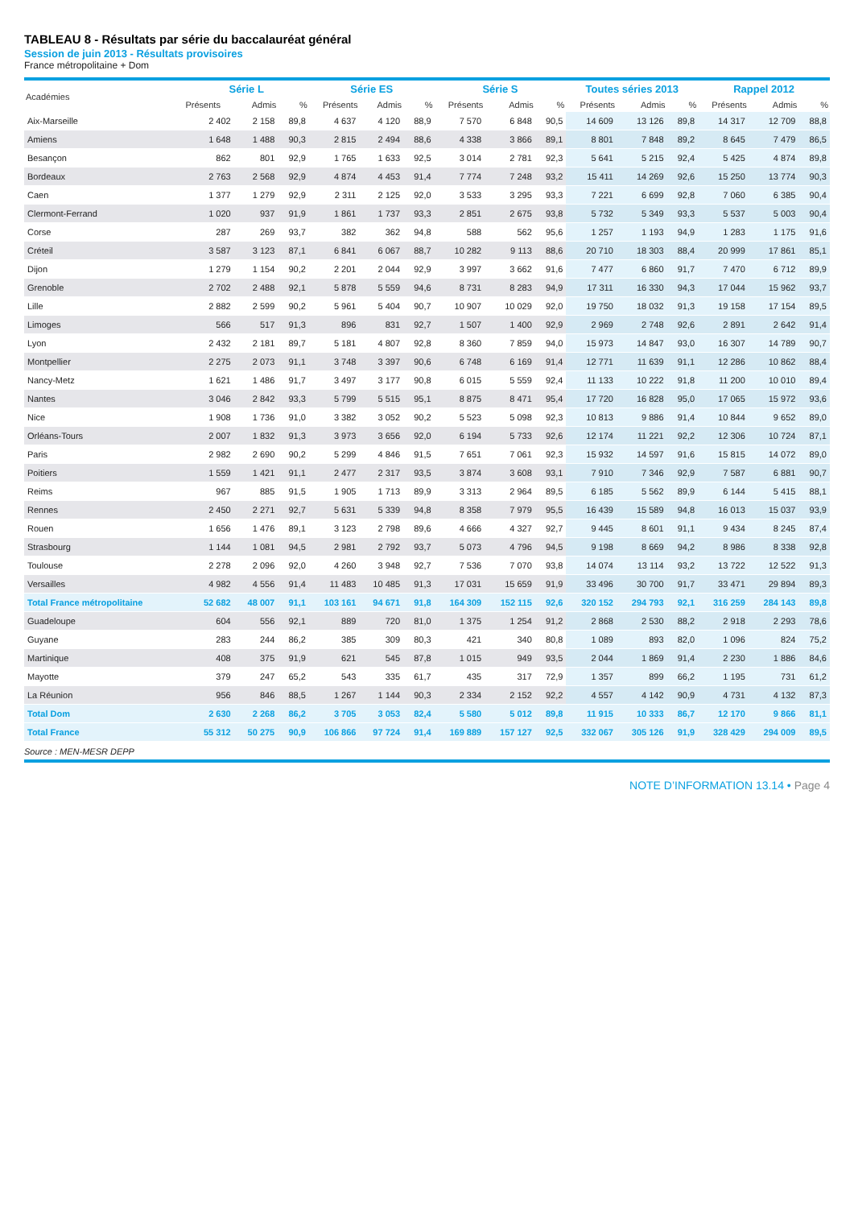TABLEAU 8 - Résultats par série du baccalauréat général
Session de juin 2013 - Résultats provisoires
France métropolitaine + Dom
| Académies | Série L | | | Série ES | | | Série S | | | Toutes séries 2013 | | | Rappel 2012 | | |
| --- | --- | --- | --- | --- | --- | --- | --- | --- | --- | --- | --- | --- | --- | --- | --- |
| | Présents | Admis | % | Présents | Admis | % | Présents | Admis | % | Présents | Admis | % | Présents | Admis | % |
| Aix-Marseille | 2 402 | 2 158 | 89,8 | 4 637 | 4 120 | 88,9 | 7 570 | 6 848 | 90,5 | 14 609 | 13 126 | 89,8 | 14 317 | 12 709 | 88,8 |
| Amiens | 1 648 | 1 488 | 90,3 | 2 815 | 2 494 | 88,6 | 4 338 | 3 866 | 89,1 | 8 801 | 7 848 | 89,2 | 8 645 | 7 479 | 86,5 |
| Besançon | 862 | 801 | 92,9 | 1 765 | 1 633 | 92,5 | 3 014 | 2 781 | 92,3 | 5 641 | 5 215 | 92,4 | 5 425 | 4 874 | 89,8 |
| Bordeaux | 2 763 | 2 568 | 92,9 | 4 874 | 4 453 | 91,4 | 7 774 | 7 248 | 93,2 | 15 411 | 14 269 | 92,6 | 15 250 | 13 774 | 90,3 |
| Caen | 1 377 | 1 279 | 92,9 | 2 311 | 2 125 | 92,0 | 3 533 | 3 295 | 93,3 | 7 221 | 6 699 | 92,8 | 7 060 | 6 385 | 90,4 |
| Clermont-Ferrand | 1 020 | 937 | 91,9 | 1 861 | 1 737 | 93,3 | 2 851 | 2 675 | 93,8 | 5 732 | 5 349 | 93,3 | 5 537 | 5 003 | 90,4 |
| Corse | 287 | 269 | 93,7 | 382 | 362 | 94,8 | 588 | 562 | 95,6 | 1 257 | 1 193 | 94,9 | 1 283 | 1 175 | 91,6 |
| Créteil | 3 587 | 3 123 | 87,1 | 6 841 | 6 067 | 88,7 | 10 282 | 9 113 | 88,6 | 20 710 | 18 303 | 88,4 | 20 999 | 17 861 | 85,1 |
| Dijon | 1 279 | 1 154 | 90,2 | 2 201 | 2 044 | 92,9 | 3 997 | 3 662 | 91,6 | 7 477 | 6 860 | 91,7 | 7 470 | 6 712 | 89,9 |
| Grenoble | 2 702 | 2 488 | 92,1 | 5 878 | 5 559 | 94,6 | 8 731 | 8 283 | 94,9 | 17 311 | 16 330 | 94,3 | 17 044 | 15 962 | 93,7 |
| Lille | 2 882 | 2 599 | 90,2 | 5 961 | 5 404 | 90,7 | 10 907 | 10 029 | 92,0 | 19 750 | 18 032 | 91,3 | 19 158 | 17 154 | 89,5 |
| Limoges | 566 | 517 | 91,3 | 896 | 831 | 92,7 | 1 507 | 1 400 | 92,9 | 2 969 | 2 748 | 92,6 | 2 891 | 2 642 | 91,4 |
| Lyon | 2 432 | 2 181 | 89,7 | 5 181 | 4 807 | 92,8 | 8 360 | 7 859 | 94,0 | 15 973 | 14 847 | 93,0 | 16 307 | 14 789 | 90,7 |
| Montpellier | 2 275 | 2 073 | 91,1 | 3 748 | 3 397 | 90,6 | 6 748 | 6 169 | 91,4 | 12 771 | 11 639 | 91,1 | 12 286 | 10 862 | 88,4 |
| Nancy-Metz | 1 621 | 1 486 | 91,7 | 3 497 | 3 177 | 90,8 | 6 015 | 5 559 | 92,4 | 11 133 | 10 222 | 91,8 | 11 200 | 10 010 | 89,4 |
| Nantes | 3 046 | 2 842 | 93,3 | 5 799 | 5 515 | 95,1 | 8 875 | 8 471 | 95,4 | 17 720 | 16 828 | 95,0 | 17 065 | 15 972 | 93,6 |
| Nice | 1 908 | 1 736 | 91,0 | 3 382 | 3 052 | 90,2 | 5 523 | 5 098 | 92,3 | 10 813 | 9 886 | 91,4 | 10 844 | 9 652 | 89,0 |
| Orléans-Tours | 2 007 | 1 832 | 91,3 | 3 973 | 3 656 | 92,0 | 6 194 | 5 733 | 92,6 | 12 174 | 11 221 | 92,2 | 12 306 | 10 724 | 87,1 |
| Paris | 2 982 | 2 690 | 90,2 | 5 299 | 4 846 | 91,5 | 7 651 | 7 061 | 92,3 | 15 932 | 14 597 | 91,6 | 15 815 | 14 072 | 89,0 |
| Poitiers | 1 559 | 1 421 | 91,1 | 2 477 | 2 317 | 93,5 | 3 874 | 3 608 | 93,1 | 7 910 | 7 346 | 92,9 | 7 587 | 6 881 | 90,7 |
| Reims | 967 | 885 | 91,5 | 1 905 | 1 713 | 89,9 | 3 313 | 2 964 | 89,5 | 6 185 | 5 562 | 89,9 | 6 144 | 5 415 | 88,1 |
| Rennes | 2 450 | 2 271 | 92,7 | 5 631 | 5 339 | 94,8 | 8 358 | 7 979 | 95,5 | 16 439 | 15 589 | 94,8 | 16 013 | 15 037 | 93,9 |
| Rouen | 1 656 | 1 476 | 89,1 | 3 123 | 2 798 | 89,6 | 4 666 | 4 327 | 92,7 | 9 445 | 8 601 | 91,1 | 9 434 | 8 245 | 87,4 |
| Strasbourg | 1 144 | 1 081 | 94,5 | 2 981 | 2 792 | 93,7 | 5 073 | 4 796 | 94,5 | 9 198 | 8 669 | 94,2 | 8 986 | 8 338 | 92,8 |
| Toulouse | 2 278 | 2 096 | 92,0 | 4 260 | 3 948 | 92,7 | 7 536 | 7 070 | 93,8 | 14 074 | 13 114 | 93,2 | 13 722 | 12 522 | 91,3 |
| Versailles | 4 982 | 4 556 | 91,4 | 11 483 | 10 485 | 91,3 | 17 031 | 15 659 | 91,9 | 33 496 | 30 700 | 91,7 | 33 471 | 29 894 | 89,3 |
| Total France métropolitaine | 52 682 | 48 007 | 91,1 | 103 161 | 94 671 | 91,8 | 164 309 | 152 115 | 92,6 | 320 152 | 294 793 | 92,1 | 316 259 | 284 143 | 89,8 |
| Guadeloupe | 604 | 556 | 92,1 | 889 | 720 | 81,0 | 1 375 | 1 254 | 91,2 | 2 868 | 2 530 | 88,2 | 2 918 | 2 293 | 78,6 |
| Guyane | 283 | 244 | 86,2 | 385 | 309 | 80,3 | 421 | 340 | 80,8 | 1 089 | 893 | 82,0 | 1 096 | 824 | 75,2 |
| Martinique | 408 | 375 | 91,9 | 621 | 545 | 87,8 | 1 015 | 949 | 93,5 | 2 044 | 1 869 | 91,4 | 2 230 | 1 886 | 84,6 |
| Mayotte | 379 | 247 | 65,2 | 543 | 335 | 61,7 | 435 | 317 | 72,9 | 1 357 | 899 | 66,2 | 1 195 | 731 | 61,2 |
| La Réunion | 956 | 846 | 88,5 | 1 267 | 1 144 | 90,3 | 2 334 | 2 152 | 92,2 | 4 557 | 4 142 | 90,9 | 4 731 | 4 132 | 87,3 |
| Total Dom | 2 630 | 2 268 | 86,2 | 3 705 | 3 053 | 82,4 | 5 580 | 5 012 | 89,8 | 11 915 | 10 333 | 86,7 | 12 170 | 9 866 | 81,1 |
| Total France | 55 312 | 50 275 | 90,9 | 106 866 | 97 724 | 91,4 | 169 889 | 157 127 | 92,5 | 332 067 | 305 126 | 91,9 | 328 429 | 294 009 | 89,5 |
Source : MEN-MESR DEPP
NOTE D’INFORMATION 13.14 • Page 4